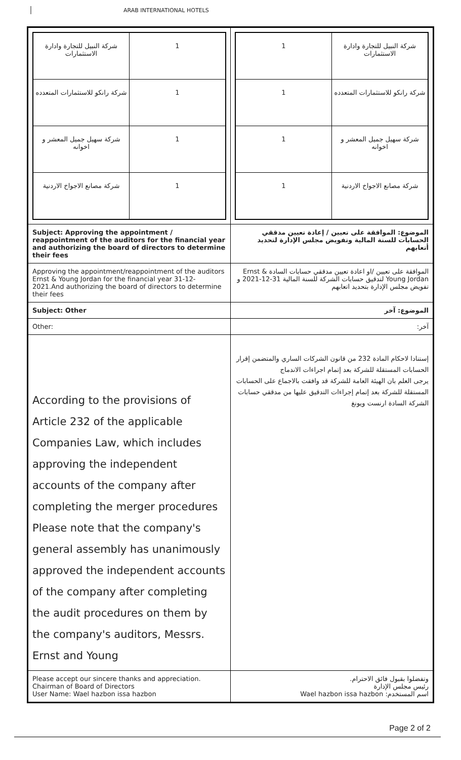ARAB INTERNATIONAL HOTELS
| / شركة النبيل للتجارة وادارة الاستثمارات / 1 / / شركة رانكو للاستثمارات المتعدده / 1 / / شركة سهيل جميل المعشر و اخوانه / 1 / / شركة مصانع الاجواخ الاردنية / 1 / | / 1 / شركة النبيل للتجارة وادارة الاستثمارات / / 1 / شركة رانكو للاستثمارات المتعدده / / 1 / شركة سهيل جميل المعشر و اخوانه / / 1 / شركة مصانع الاجواخ الاردنية / |
| Subject: Approving the appointment / reappointment of the auditors for the financial year and authorizing the board of directors to determine their fees | الموضوع: الموافقة على تعيين / إعادة تعيين مدققي الحسابات للسنة المالية وتفويض مجلس الإدارة لتحديد أتعابهم |
| Approving the appointment/reappointment of the auditors Ernst & Young Jordan for the financial year 31-12-2021.And authorizing the board of directors to determine their fees | الموافقة على تعيين /او اعادة تعيين مدققي حسابات السادة Ernst & Young Jordan لتدقيق حسابات الشركة للسنة المالية 31-12-2021 و تفويض مجلس الإدارة بتحديد اتعابهم |
| Subject: Other | الموضوع: آخر |
| Other: | آخر: |
| According to the provisions of Article 232 of the applicable Companies Law, which includes approving the independent accounts of the company after completing the merger procedures Please note that the company's general assembly has unanimously approved the independent accounts of the company after completing the audit procedures on them by the company's auditors, Messrs. Ernst and Young | إستنادا لاحكام المادة 232 من قانون الشركات الساري والمتضمن إقرار الحسابات المستقلة للشركة بعد إتمام اجراءات الاندماج يرجى العلم بان الهيئة العامة للشركة قد وافقت بالاجماع على الحسابات المستقلة للشركة بعد إتمام إجراءات التدقيق عليها من مدققي حسابات الشركة السادة ارنست ويونغ |
| Please accept our sincere thanks and appreciation. Chairman of Board of Directors User Name: Wael hazbon issa hazbon | وتفضلوا بقبول فائق الاحترام. رئيس مجلس الإدارة اسم المستخدم: Wael hazbon issa hazbon |
Page 2 of 2